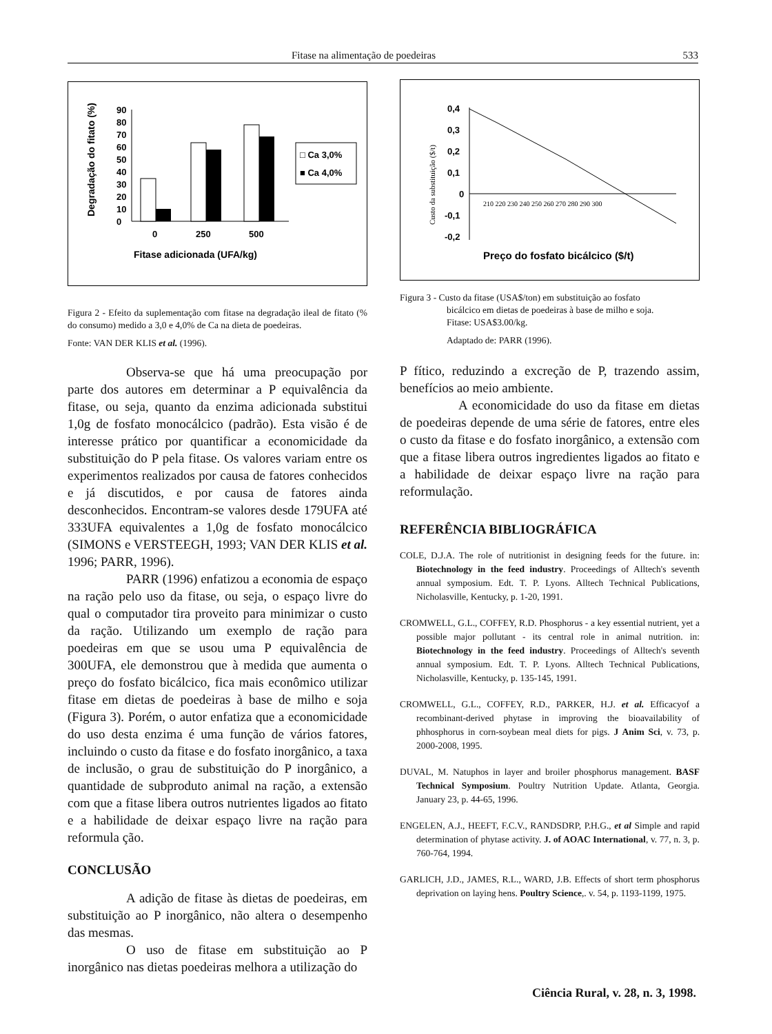Fitase na alimentação de poedeiras 533
Degradação do fitato (%)
90
80
70
60
50
40
30
20
10
0
0
250
500
Fitase adicionada (UFA/kg)
□ Ca 3,0%
■ Ca 4,0%
Figura 2 - Efeito da suplementação com fitase na degradação ileal de fitato (% do consumo) medido a 3,0 e 4,0% de Ca na dieta de poedeiras.
Fonte: VAN DER KLIS et al. (1996).
Observa-se que há uma preocupação por parte dos autores em determinar a P equivalência da fitase, ou seja, quanto da enzima adicionada substitui 1,0g de fosfato monocálcico (padrão). Esta visão é de interesse prático por quantificar a economicidade da substituição do P pela fitase. Os valores variam entre os experimentos realizados por causa de fatores conhecidos e já discutidos, e por causa de fatores ainda desconhecidos. Encontram-se valores desde 179UFA até 333UFA equivalentes a 1,0g de fosfato monocálcico (SIMONS e VERSTEEGH, 1993; VAN DER KLIS et al. 1996; PARR, 1996).
PARR (1996) enfatizou a economia de espaço na ração pelo uso da fitase, ou seja, o espaço livre do qual o computador tira proveito para minimizar o custo da ração. Utilizando um exemplo de ração para poedeiras em que se usou uma P equivalência de 300UFA, ele demonstrou que à medida que aumenta o preço do fosfato bicálcico, fica mais econômico utilizar fitase em dietas de poedeiras à base de milho e soja (Figura 3). Porém, o autor enfatiza que a economicidade do uso desta enzima é uma função de vários fatores, incluindo o custo da fitase e do fosfato inorgânico, a taxa de inclusão, o grau de substituição do P inorgânico, a quantidade de subproduto animal na ração, a extensão com que a fitase libera outros nutrientes ligados ao fitato e a habilidade de deixar espaço livre na ração para reformula ção.
CONCLUSÃO
A adição de fitase às dietas de poedeiras, em substituição ao P inorgânico, não altera o desempenho das mesmas.
O uso de fitase em substituição ao P inorgânico nas dietas poedeiras melhora a utilização do
Custo da substituição ($/t)
0,4
0,3
0,2
0,1
0
-0,1
-0,2
210 220 230 240 250 260 270 280 290 300
Preço do fosfato bicálcico ($/t)
Figura 3 - Custo da fitase (USA$/ton) em substituição ao fosfato
bicálcico em dietas de poedeiras à base de milho e soja.
Fitase: USA$3.00/kg.
Adaptado de: PARR (1996).
P fítico, reduzindo a excreção de P, trazendo assim, benefícios ao meio ambiente.
A economicidade do uso da fitase em dietas de poedeiras depende de uma série de fatores, entre eles o custo da fitase e do fosfato inorgânico, a extensão com que a fitase libera outros ingredientes ligados ao fitato e a habilidade de deixar espaço livre na ração para reformulação.
REFERÊNCIA BIBLIOGRÁFICA
COLE, D.J.A. The role of nutritionist in designing feeds for the future. in: Biotechnology in the feed industry. Proceedings of Alltech's seventh annual symposium. Edt. T. P. Lyons. Alltech Technical Publications, Nicholasville, Kentucky, p. 1-20, 1991.
CROMWELL, G.L., COFFEY, R.D. Phosphorus - a key essential nutrient, yet a possible major pollutant - its central role in animal nutrition. in: Biotechnology in the feed industry. Proceedings of Alltech's seventh annual symposium. Edt. T. P. Lyons. Alltech Technical Publications, Nicholasville, Kentucky, p. 135-145, 1991.
CROMWELL, G.L., COFFEY, R.D., PARKER, H.J. et al. Efficacyof a recombinant-derived phytase in improving the bioavailability of phhosphorus in corn-soybean meal diets for pigs. J Anim Sci, v. 73, p. 2000-2008, 1995.
DUVAL, M. Natuphos in layer and broiler phosphorus management. BASF Technical Symposium. Poultry Nutrition Update. Atlanta, Georgia. January 23, p. 44-65, 1996.
ENGELEN, A.J., HEEFT, F.C.V., RANDSDRP, P.H.G., et al Simple and rapid determination of phytase activity. J. of AOAC International, v. 77, n. 3, p. 760-764, 1994.
GARLICH, J.D., JAMES, R.L., WARD, J.B. Effects of short term phosphorus deprivation on laying hens. Poultry Science,. v. 54, p. 1193-1199, 1975.
Ciência Rural, v. 28, n. 3, 1998.